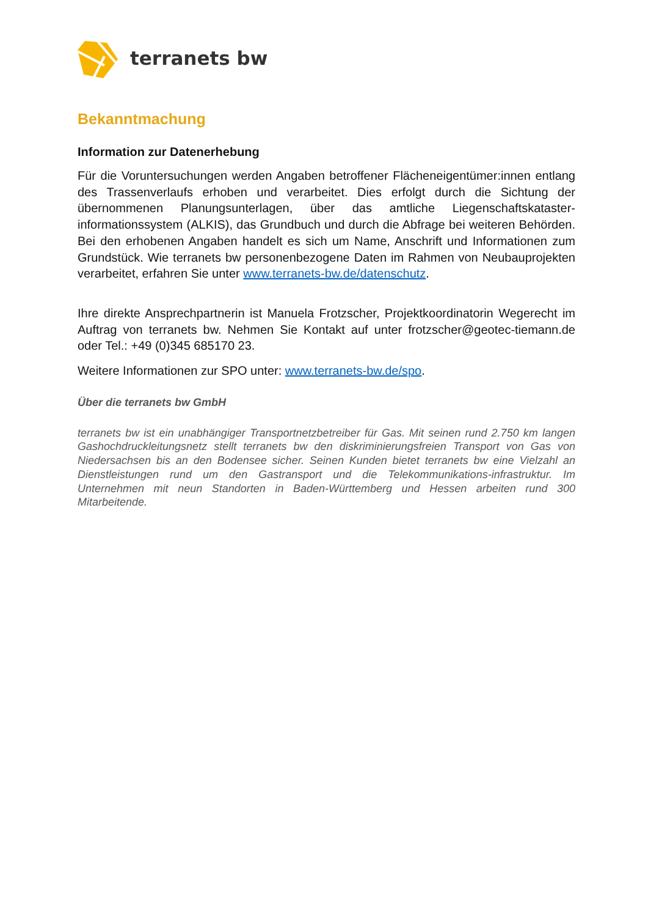terranets bw
Bekanntmachung
Information zur Datenerhebung
Für die Voruntersuchungen werden Angaben betroffener Flächeneigentümer:innen entlang des Trassenverlaufs erhoben und verarbeitet. Dies erfolgt durch die Sichtung der übernommenen Planungsunterlagen, über das amtliche Liegenschaftskataster-informationssystem (ALKIS), das Grundbuch und durch die Abfrage bei weiteren Behörden. Bei den erhobenen Angaben handelt es sich um Name, Anschrift und Informationen zum Grundstück. Wie terranets bw personenbezogene Daten im Rahmen von Neubauprojekten verarbeitet, erfahren Sie unter www.terranets-bw.de/datenschutz.
Ihre direkte Ansprechpartnerin ist Manuela Frotzscher, Projektkoordinatorin Wegerecht im Auftrag von terranets bw. Nehmen Sie Kontakt auf unter frotzscher@geotec-tiemann.de oder Tel.: +49 (0)345 685170 23.
Weitere Informationen zur SPO unter: www.terranets-bw.de/spo.
Über die terranets bw GmbH
terranets bw ist ein unabhängiger Transportnetzbetreiber für Gas. Mit seinen rund 2.750 km langen Gashochdruckleitungsnetz stellt terranets bw den diskriminierungsfreien Transport von Gas von Niedersachsen bis an den Bodensee sicher. Seinen Kunden bietet terranets bw eine Vielzahl an Dienstleistungen rund um den Gastransport und die Telekommunikations-infrastruktur. Im Unternehmen mit neun Standorten in Baden-Württemberg und Hessen arbeiten rund 300 Mitarbeitende.